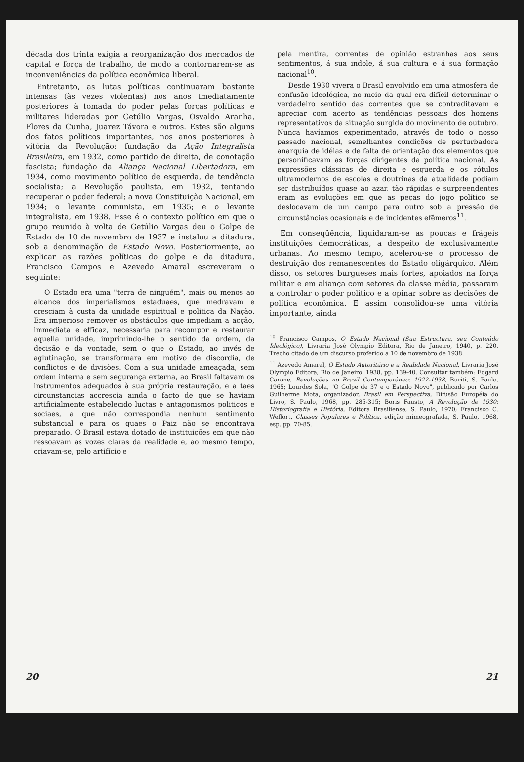década dos trinta exigia a reorganização dos mercados de capital e força de trabalho, de modo a contornarem-se as inconveniências da política econômica liberal.
Entretanto, as lutas políticas continuaram bastante intensas (às vezes violentas) nos anos imediatamente posteriores à tomada do poder pelas forças políticas e militares lideradas por Getúlio Vargas, Osvaldo Aranha, Flores da Cunha, Juarez Távora e outros. Estes são alguns dos fatos políticos importantes, nos anos posteriores à vitória da Revolução: fundação da Ação Integralista Brasileira, em 1932, como partido de direita, de conotação fascista; fundação da Aliança Nacional Libertadora, em 1934, como movimento político de esquerda, de tendência socialista; a Revolução paulista, em 1932, tentando recuperar o poder federal; a nova Constituição Nacional, em 1934; o levante comunista, em 1935; e o levante integralista, em 1938. Esse é o contexto político em que o grupo reunido à volta de Getúlio Vargas deu o Golpe de Estado de 10 de novembro de 1937 e instalou a ditadura, sob a denominação de Estado Novo. Posteriormente, ao explicar as razões políticas do golpe e da ditadura, Francisco Campos e Azevedo Amaral escreveram o seguinte:
O Estado era uma "terra de ninguém", mais ou menos ao alcance dos imperialismos estaduaes, que medravam e cresciam à custa da unidade espiritual e politica da Nação. Era imperioso remover os obstáculos que impediam a acção, immediata e efficaz, necessaria para recompor e restaurar aquella unidade, imprimindo-lhe o sentido da ordem, da decisão e da vontade, sem o que o Estado, ao invés de aglutinação, se transformara em motivo de discordia, de conflictos e de divisões. Com a sua unidade ameaçada, sem ordem interna e sem segurança externa, ao Brasil faltavam os instrumentos adequados à sua própria restauração, e a taes circunstancias accrescia ainda o facto de que se haviam artificialmente estabelecido luctas e antagonismos politicos e sociaes, a que não correspondia nenhum sentimento substancial e para os quaes o Paiz não se encontrava preparado. O Brasil estava dotado de instituições em que não ressoavam as vozes claras da realidade e, ao mesmo tempo, criavam-se, pelo artifício e
20
pela mentira, correntes de opinião estranhas aos seus sentimentos, á sua indole, á sua cultura e á sua formação nacional<sup>10</sup>.
Desde 1930 vivera o Brasil envolvido em uma atmosfera de confusão ideológica, no meio da qual era difícil determinar o verdadeiro sentido das correntes que se contraditavam e apreciar com acerto as tendências pessoais dos homens representativos da situação surgida do movimento de outubro. Nunca havíamos experimentado, através de todo o nosso passado nacional, semelhantes condições de perturbadora anarquia de idéias e de falta de orientação dos elementos que personificavam as forças dirigentes da política nacional. As expressões clássicas de direita e esquerda e os rótulos ultramodernos de escolas e doutrinas da atualidade podiam ser distribuídos quase ao azar, tão rápidas e surpreendentes eram as evoluções em que as peças do jogo político se deslocavam de um campo para outro sob a pressão de circunstâncias ocasionais e de incidentes efêmeros<sup>11</sup>.
Em conseqüência, liquidaram-se as poucas e frágeis instituições democráticas, a despeito de exclusivamente urbanas. Ao mesmo tempo, acelerou-se o processo de destruição dos remanescentes do Estado oligárquico. Além disso, os setores burgueses mais fortes, apoiados na força militar e em aliança com setores da classe média, passaram a controlar o poder político e a opinar sobre as decisões de política econômica. E assim consolidou-se uma vitória importante, ainda
<sup>10</sup> Francisco Campos, O Estado Nacional (Sua Estructura, seu Conteúdo Ideológico), Livraria José Olympio Editora, Rio de Janeiro, 1940, p. 220. Trecho citado de um discurso proferido a 10 de novembro de 1938.
<sup>11</sup> Azevedo Amaral, O Estado Autoritário e a Realidade Nacional, Livraria José Olympio Editora, Rio de Janeiro, 1938, pp. 139-40. Consultar também: Edgard Carone, Revoluções no Brasil Contemporâneo: 1922-1938, Buriti, S. Paulo, 1965; Lourdes Sola, "O Golpe de 37 e o Estado Novo", publicado por Carlos Guilherme Mota, organizador, Brasil em Perspectiva, Difusão Européia do Livro, S. Paulo, 1968, pp. 285-315; Boris Fausto, A Revolução de 1930: Historiografia e História, Editora Brasiliense, S. Paulo, 1970; Francisco C. Weffort, Classes Populares e Política, edição mimeografada, S. Paulo, 1968, esp. pp. 70-85.
21